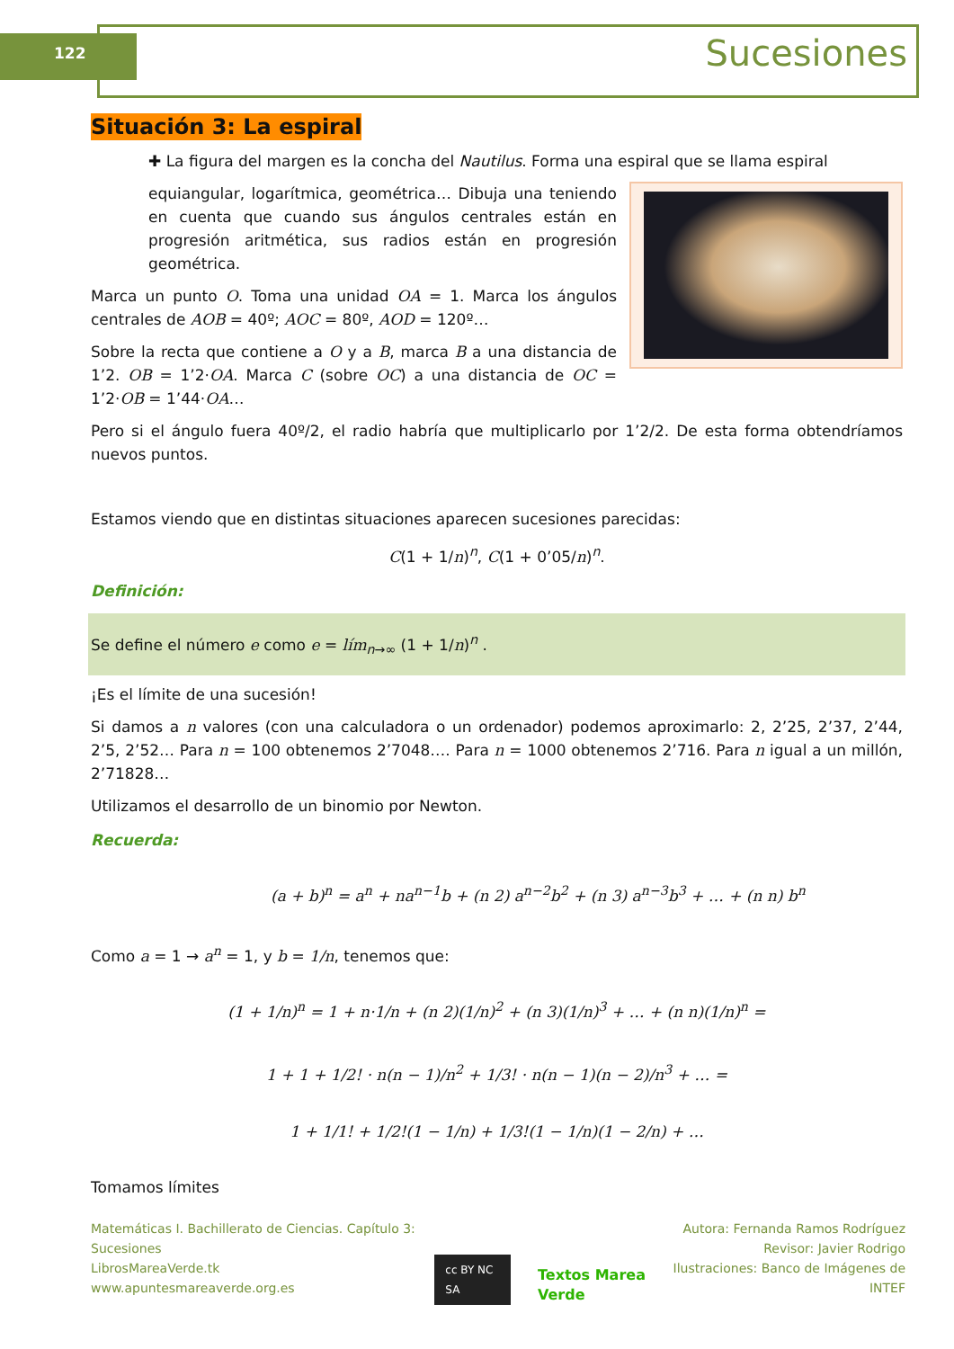122 Sucesiones
Situación 3: La espiral
✚ La figura del margen es la concha del Nautilus. Forma una espiral que se llama espiral
equiangular, logarítmica, geométrica… Dibuja una teniendo en cuenta que cuando sus ángulos centrales están en progresión aritmética, sus radios están en progresión geométrica.
Marca un punto O. Toma una unidad OA = 1. Marca los ángulos centrales de AOB = 40º; AOC = 80º, AOD = 120º…
Sobre la recta que contiene a O y a B, marca B a una distancia de 1’2. OB = 1’2·OA. Marca C (sobre OC) a una distancia de OC = 1’2·OB = 1’44·OA…
Pero si el ángulo fuera 40º/2, el radio habría que multiplicarlo por 1’2/2. De esta forma obtendríamos nuevos puntos.
Estamos viendo que en distintas situaciones aparecen sucesiones parecidas:
C(1 + 1/n)<sup>n</sup>, C(1 + 0’05/n)<sup>n</sup>.
Definición:
Se define el número e como e = lím<sub>n→∞</sub> (1 + 1/n)<sup>n</sup> .
¡Es el límite de una sucesión!
Si damos a n valores (con una calculadora o un ordenador) podemos aproximarlo: 2, 2’25, 2’37, 2’44, 2’5, 2’52… Para n = 100 obtenemos 2’7048…. Para n = 1000 obtenemos 2’716. Para n igual a un millón, 2’71828…
Utilizamos el desarrollo de un binomio por Newton.
Recuerda:
(a + b)<sup>n</sup> = a<sup>n</sup> + na<sup>n−1</sup>b + (n 2) a<sup>n−2</sup>b<sup>2</sup> + (n 3) a<sup>n−3</sup>b<sup>3</sup> + … + (n n) b<sup>n</sup>
Como a = 1 → a<sup>n</sup> = 1, y b = 1/n, tenemos que:
(1 + 1/n)<sup>n</sup> = 1 + n·1/n + (n 2)(1/n)<sup>2</sup> + (n 3)(1/n)<sup>3</sup> + … + (n n)(1/n)<sup>n</sup> =
1 + 1 + 1/2! · n(n − 1)/n<sup>2</sup> + 1/3! · n(n − 1)(n − 2)/n<sup>3</sup> + … =
1 + 1/1! + 1/2!(1 − 1/n) + 1/3!(1 − 1/n)(1 − 2/n) + …
Tomamos límites
Matemáticas I. Bachillerato de Ciencias. Capítulo 3: Sucesiones
LibrosMareaVerde.tk
www.apuntesmareaverde.org.es
cc BY NC SA Textos Marea Verde
Autora: Fernanda Ramos Rodríguez
Revisor: Javier Rodrigo
Ilustraciones: Banco de Imágenes de INTEF